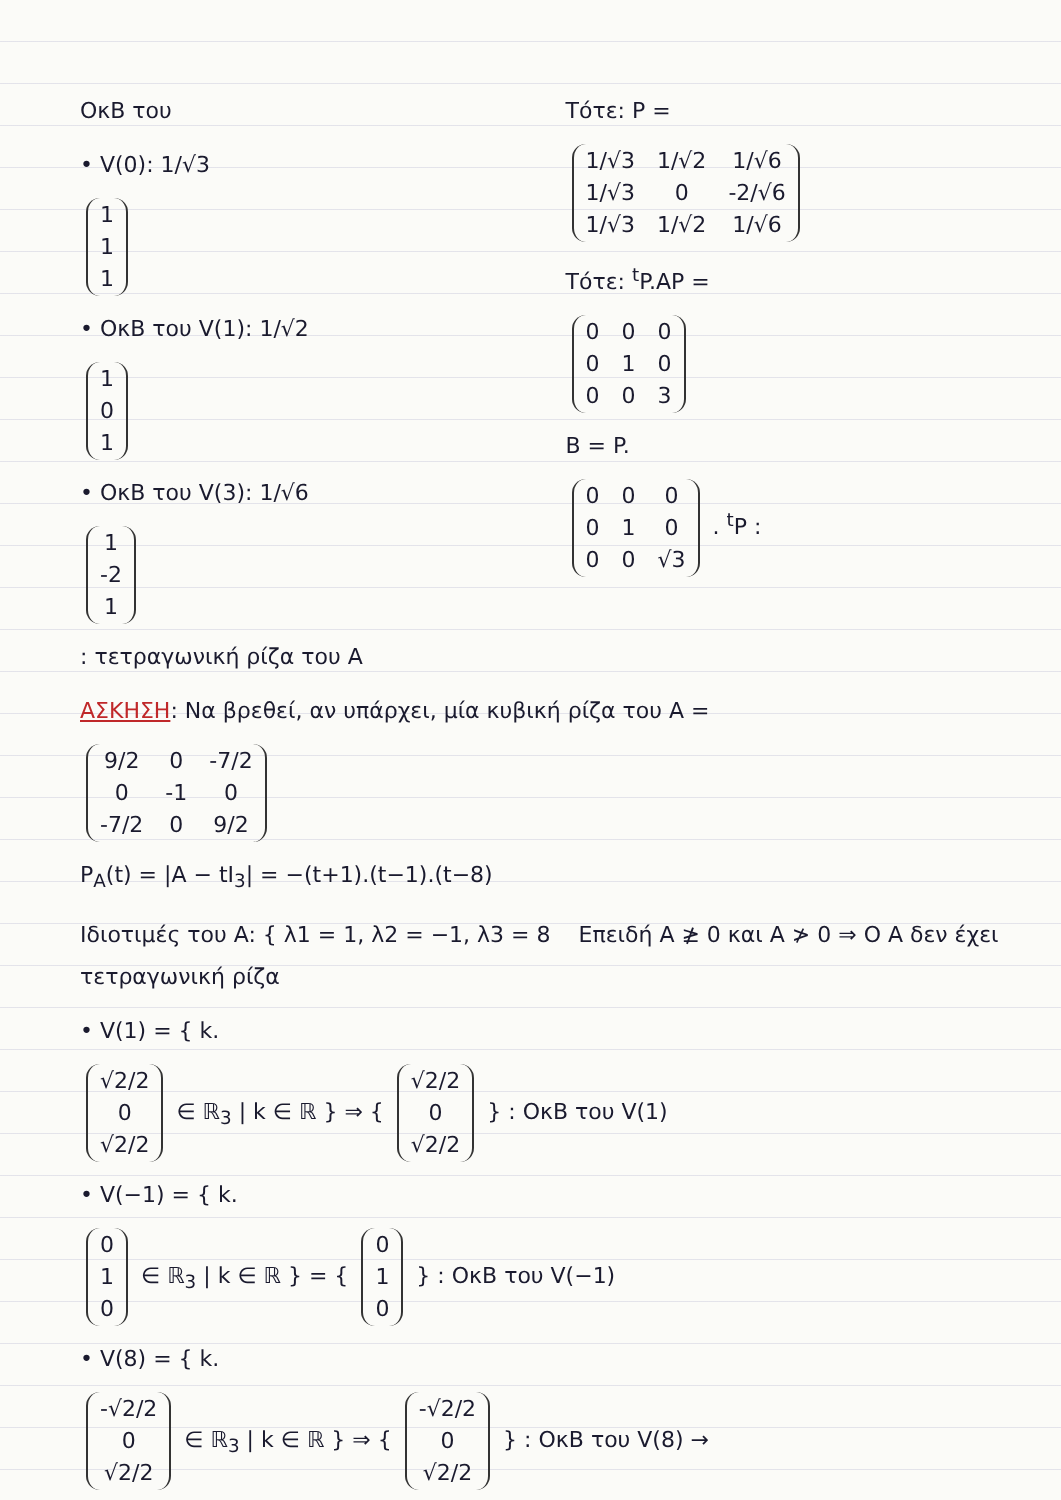ΟκΒ του
• V(0): 1/√3
| 1 |
| 1 |
| 1 |
• ΟκΒ του V(1): 1/√2
| 1 |
| 0 |
| 1 |
• ΟκΒ του V(3): 1/√6
| 1 |
| -2 |
| 1 |
Τότε: P =
| 1/√3 | 1/√2 | 1/√6 |
| 1/√3 | 0 | -2/√6 |
| 1/√3 | 1/√2 | 1/√6 |
Τότε: <sup>t</sup>P.AP =
| 0 | 0 | 0 |
| 0 | 1 | 0 |
| 0 | 0 | 3 |
B = P.
| 0 | 0 | 0 |
| 0 | 1 | 0 |
| 0 | 0 | √3 |
. <sup>t</sup>P :
: τετραγωνική ρίζα του A
ΑΣΚΗΣΗ: Να βρεθεί, αν υπάρχει, μία κυβική ρίζα του A =
| 9/2 | 0 | -7/2 |
| 0 | -1 | 0 |
| -7/2 | 0 | 9/2 |
P<sub>A</sub>(t) = |A − tI<sub>3</sub>| = −(t+1).(t−1).(t−8)
Ιδιοτιμές του A: { λ1 = 1, λ2 = −1, λ3 = 8 Επειδή A ≱ 0 και A ≯ 0 ⇒ Ο A δεν έχει τετραγωνική ρίζα
• V(1) = { k.
| √2/2 |
| 0 |
| √2/2 |
∈ ℝ<sub>3</sub> | k ∈ ℝ } ⇒ {
| √2/2 |
| 0 |
| √2/2 |
} : ΟκΒ του V(1)
• V(−1) = { k.
| 0 |
| 1 |
| 0 |
∈ ℝ<sub>3</sub> | k ∈ ℝ } = {
| 0 |
| 1 |
| 0 |
} : ΟκΒ του V(−1)
• V(8) = { k.
| -√2/2 |
| 0 |
| √2/2 |
∈ ℝ<sub>3</sub> | k ∈ ℝ } ⇒ {
| -√2/2 |
| 0 |
| √2/2 |
} : ΟκΒ του V(8) →